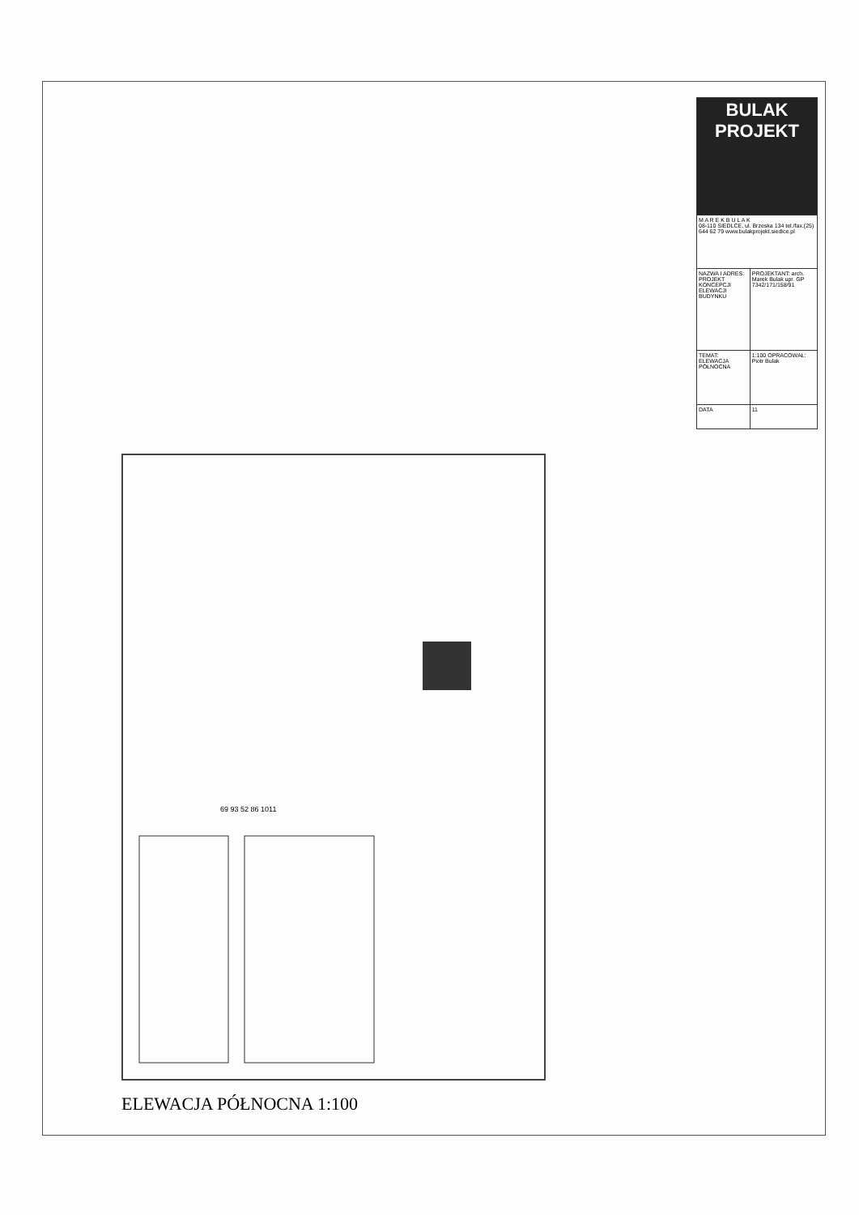| BULAK PROJEKT | |
| M A R E K B U L A K 08-110 SIEDLCE, ul. Brzeska 134 tel./fax.(25) 644 62 79 www.bulakprojekt.siedlce.pl | |
| NAZWA I ADRES: PROJEKT KONCEPCJI ELEWACJI BUDYNKU | PROJEKTANT: arch. Marek Bulak upr. GP 7342/171/158/91 |
| TEMAT: ELEWACJA PÓŁNOCNA | 1:100 OPRACOWAŁ: Piotr Bulak |
| DATA | 11 |
69 93 52 86 1011
ELEWACJA PÓŁNOCNA 1:100